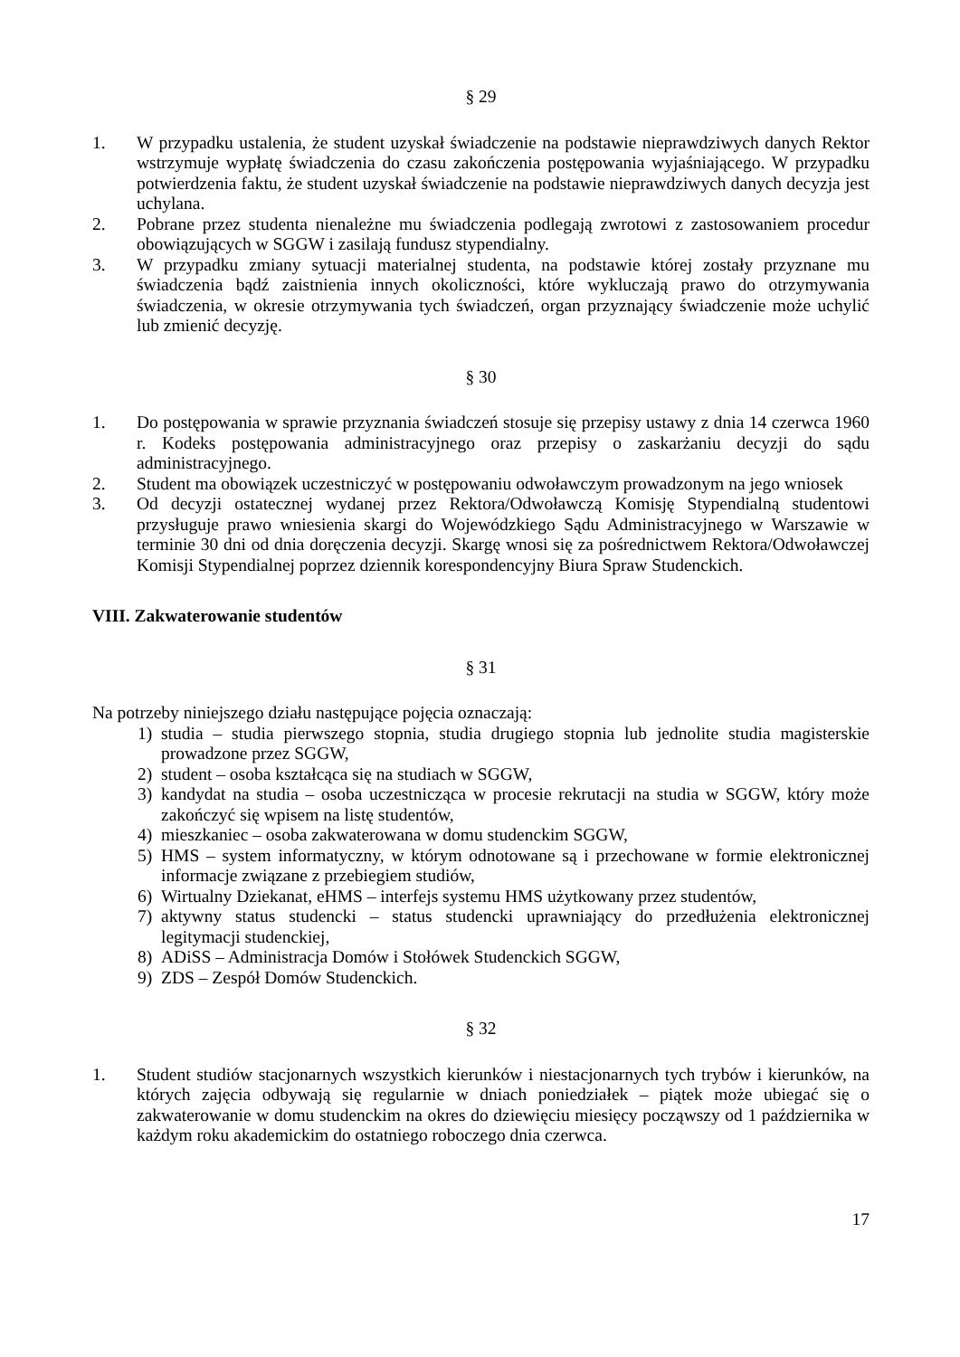§ 29
1. W przypadku ustalenia, że student uzyskał świadczenie na podstawie nieprawdziwych danych Rektor wstrzymuje wypłatę świadczenia do czasu zakończenia postępowania wyjaśniającego. W przypadku potwierdzenia faktu, że student uzyskał świadczenie na podstawie nieprawdziwych danych decyzja jest uchylana.
2. Pobrane przez studenta nienależne mu świadczenia podlegają zwrotowi z zastosowaniem procedur obowiązujących w SGGW i zasilają fundusz stypendialny.
3. W przypadku zmiany sytuacji materialnej studenta, na podstawie której zostały przyznane mu świadczenia bądź zaistnienia innych okoliczności, które wykluczają prawo do otrzymywania świadczenia, w okresie otrzymywania tych świadczeń, organ przyznający świadczenie może uchylić lub zmienić decyzję.
§ 30
1. Do postępowania w sprawie przyznania świadczeń stosuje się przepisy ustawy z dnia 14 czerwca 1960 r. Kodeks postępowania administracyjnego oraz przepisy o zaskarżaniu decyzji do sądu administracyjnego.
2. Student ma obowiązek uczestniczyć w postępowaniu odwoławczym prowadzonym na jego wniosek
3. Od decyzji ostatecznej wydanej przez Rektora/Odwoławczą Komisję Stypendialną studentowi przysługuje prawo wniesienia skargi do Wojewódzkiego Sądu Administracyjnego w Warszawie w terminie 30 dni od dnia doręczenia decyzji. Skargę wnosi się za pośrednictwem Rektora/Odwoławczej Komisji Stypendialnej poprzez dziennik korespondencyjny Biura Spraw Studenckich.
VIII. Zakwaterowanie studentów
§ 31
Na potrzeby niniejszego działu następujące pojęcia oznaczają:
1) studia – studia pierwszego stopnia, studia drugiego stopnia lub jednolite studia magisterskie prowadzone przez SGGW,
2) student – osoba kształcąca się na studiach w SGGW,
3) kandydat na studia – osoba uczestnicząca w procesie rekrutacji na studia w SGGW, który może zakończyć się wpisem na listę studentów,
4) mieszkaniec – osoba zakwaterowana w domu studenckim SGGW,
5) HMS – system informatyczny, w którym odnotowane są i przechowane w formie elektronicznej informacje związane z przebiegiem studiów,
6) Wirtualny Dziekanat, eHMS – interfejs systemu HMS użytkowany przez studentów,
7) aktywny status studencki – status studencki uprawniający do przedłużenia elektronicznej legitymacji studenckiej,
8) ADiSS – Administracja Domów i Stołówek Studenckich SGGW,
9) ZDS – Zespół Domów Studenckich.
§ 32
1. Student studiów stacjonarnych wszystkich kierunków i niestacjonarnych tych trybów i kierunków, na których zajęcia odbywają się regularnie w dniach poniedziałek – piątek może ubiegać się o zakwaterowanie w domu studenckim na okres do dziewięciu miesięcy począwszy od 1 października w każdym roku akademickim do ostatniego roboczego dnia czerwca.
17